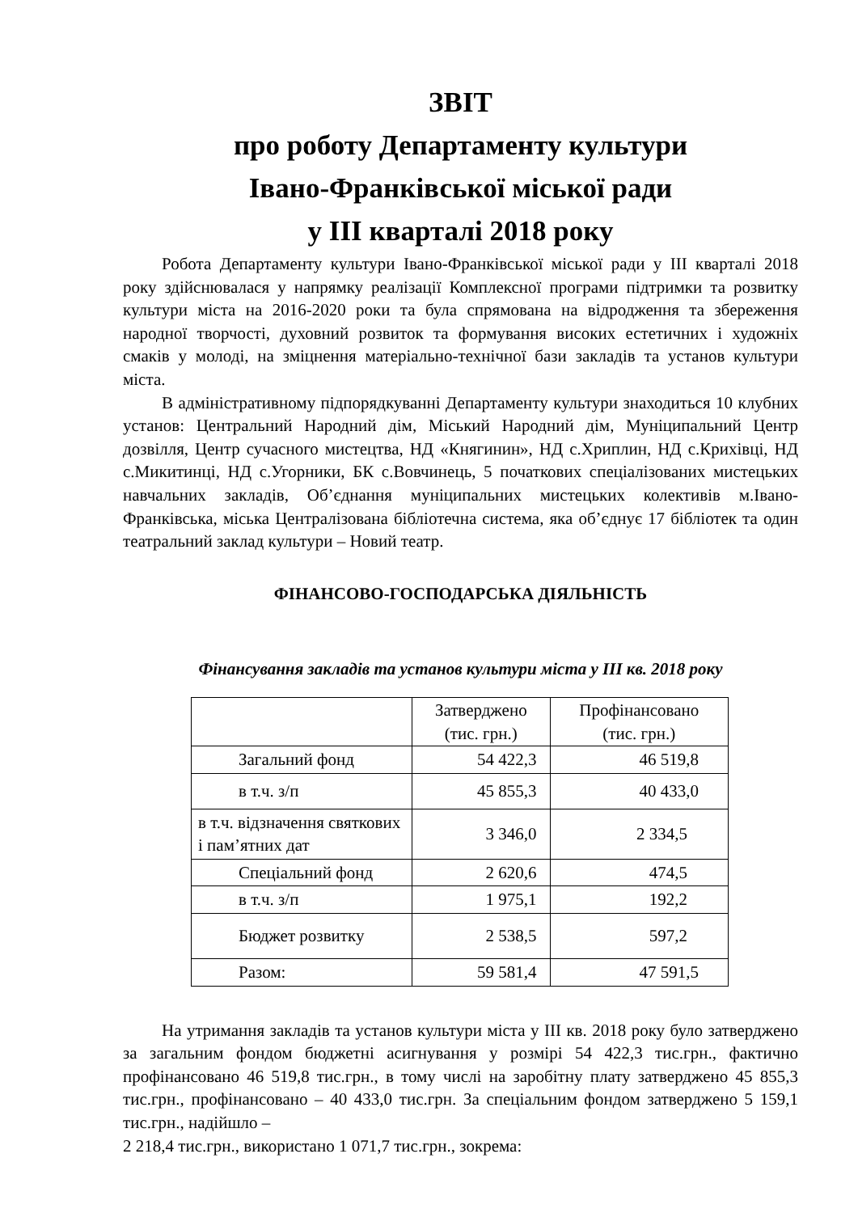ЗВІТ
про роботу Департаменту культури
Івано-Франківської міської ради
у ІІІ кварталі 2018 року
Робота Департаменту культури Івано-Франківської міської ради у ІІІ кварталі 2018 року здійснювалася у напрямку реалізації Комплексної програми підтримки та розвитку культури міста на 2016-2020 роки та була спрямована на відродження та збереження народної творчості, духовний розвиток та формування високих естетичних і художніх смаків у молоді, на зміцнення матеріально-технічної бази закладів та установ культури міста.
В адміністративному підпорядкуванні Департаменту культури знаходиться 10 клубних установ: Центральний Народний дім, Міський Народний дім, Муніципальний Центр дозвілля, Центр сучасного мистецтва, НД «Княгинин», НД с.Хриплин, НД с.Крихівці, НД с.Микитинці, НД с.Угорники, БК с.Вовчинець, 5 початкових спеціалізованих мистецьких навчальних закладів, Об’єднання муніципальних мистецьких колективів м.Івано-Франківська, міська Централізована бібліотечна система, яка об’єднує 17 бібліотек та один театральний заклад культури – Новий театр.
ФІНАНСОВО-ГОСПОДАРСЬКА ДІЯЛЬНІСТЬ
Фінансування закладів та установ культури міста у ІІІ кв. 2018 року
| | Затверджено (тис. грн.) | Профінансовано (тис. грн.) |
| --- | --- | --- |
| Загальний фонд | 54 422,3 | 46 519,8 |
| в т.ч. з/п | 45 855,3 | 40 433,0 |
| в т.ч. відзначення святкових і пам’ятних дат | 3 346,0 | 2 334,5 |
| Спеціальний фонд | 2 620,6 | 474,5 |
| в т.ч. з/п | 1 975,1 | 192,2 |
| Бюджет розвитку | 2 538,5 | 597,2 |
| Разом: | 59 581,4 | 47 591,5 |
На утримання закладів та установ культури міста у ІІІ кв. 2018 року було затверджено за загальним фондом бюджетні асигнування у розмірі 54 422,3 тис.грн., фактично профінансовано 46 519,8 тис.грн., в тому числі на заробітну плату затверджено 45 855,3 тис.грн., профінансовано – 40 433,0 тис.грн. За спеціальним фондом затверджено 5 159,1 тис.грн., надійшло –
2 218,4 тис.грн., використано 1 071,7 тис.грн., зокрема: